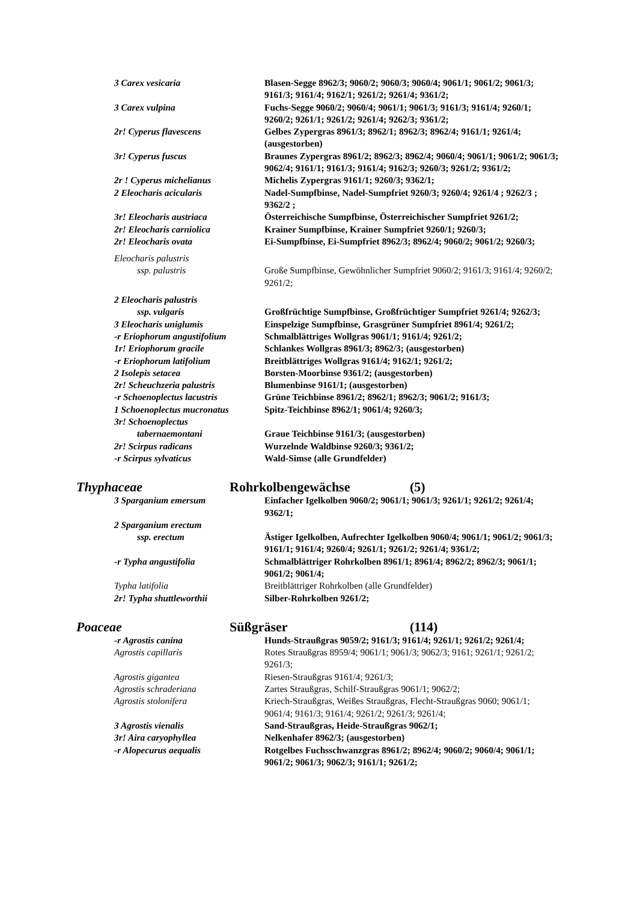3 Carex vesicaria Blasen-Segge 8962/3; 9060/2; 9060/3; 9060/4; 9061/1; 9061/2; 9061/3; 9161/3; 9161/4; 9162/1; 9261/2; 9261/4; 9361/2;
3 Carex vulpina Fuchs-Segge 9060/2; 9060/4; 9061/1; 9061/3; 9161/3; 9161/4; 9260/1; 9260/2; 9261/1; 9261/2; 9261/4; 9262/3; 9361/2;
2r! Cyperus flavescens Gelbes Zypergras 8961/3; 8962/1; 8962/3; 8962/4; 9161/1; 9261/4; (ausgestorben)
3r! Cyperus fuscus Braunes Zypergras 8961/2; 8962/3; 8962/4; 9060/4; 9061/1; 9061/2; 9061/3; 9062/4; 9161/1; 9161/3; 9161/4; 9162/3; 9260/3; 9261/2; 9361/2;
2r ! Cyperus michelianus Michelis Zypergras 9161/1; 9260/3; 9362/1;
2 Eleocharis acicularis Nadel-Sumpfbinse, Nadel-Sumpfriet 9260/3; 9260/4; 9261/4 ; 9262/3 ; 9362/2 ;
3r! Eleocharis austriaca Österreichische Sumpfbinse, Österreichischer Sumpfriet 9261/2;
2r! Eleocharis carniolica Krainer Sumpfbinse, Krainer Sumpfriet 9260/1; 9260/3;
2r! Eleocharis ovata Ei-Sumpfbinse, Ei-Sumpfriet 8962/3; 8962/4; 9060/2; 9061/2; 9260/3;
Eleocharis palustris
ssp. palustris Große Sumpfbinse, Gewöhnlicher Sumpfriet 9060/2; 9161/3; 9161/4; 9260/2; 9261/2;
2 Eleocharis palustris
ssp. vulgaris Großfrüchtige Sumpfbinse, Großfrüchtiger Sumpfriet 9261/4; 9262/3;
3 Eleocharis uniglumis Einspelzige Sumpfbinse, Grasgrüner Sumpfriet 8961/4; 9261/2;
-r Eriophorum angustifolium Schmalblättriges Wollgras 9061/1; 9161/4; 9261/2;
1r! Eriophorum gracile Schlankes Wollgras 8961/3; 8962/3; (ausgestorben)
-r Eriophorum latifolium Breitblättriges Wollgras 9161/4; 9162/1; 9261/2;
2 Isolepis setacea Borsten-Moorbinse 9361/2; (ausgestorben)
2r! Scheuchzeria palustris Blumenbinse 9161/1; (ausgestorben)
-r Schoenoplectus lacustris Grüne Teichbinse 8961/2; 8962/1; 8962/3; 9061/2; 9161/3;
1 Schoenoplectus mucronatus Spitz-Teichbinse 8962/1; 9061/4; 9260/3;
3r! Schoenoplectus
tabernaemontani Graue Teichbinse 9161/3; (ausgestorben)
2r! Scirpus radicans Wurzelnde Waldbinse 9260/3; 9361/2;
-r Scirpus sylvaticus Wald-Simse (alle Grundfelder)
Thyphaceae Rohrkolbengewächse (5)
3 Sparganium emersum Einfacher Igelkolben 9060/2; 9061/1; 9061/3; 9261/1; 9261/2; 9261/4; 9362/1;
2 Sparganium erectum
ssp. erectum Ästiger Igelkolben, Aufrechter Igelkolben 9060/4; 9061/1; 9061/2; 9061/3; 9161/1; 9161/4; 9260/4; 9261/1; 9261/2; 9261/4; 9361/2;
-r Typha angustifolia Schmalblättriger Rohrkolben 8961/1; 8961/4; 8962/2; 8962/3; 9061/1; 9061/2; 9061/4;
Typha latifolia Breitblättriger Rohrkolben (alle Grundfelder)
2r! Typha shuttleworthii Silber-Rohrkolben 9261/2;
Poaceae Süßgräser (114)
-r Agrostis canina Hunds-Straußgras 9059/2; 9161/3; 9161/4; 9261/1; 9261/2; 9261/4;
Agrostis capillaris Rotes Straußgras 8959/4; 9061/1; 9061/3; 9062/3; 9161; 9261/1; 9261/2; 9261/3;
Agrostis gigantea Riesen-Straußgras 9161/4; 9261/3;
Agrostis schraderiana Zartes Straußgras, Schilf-Straußgras 9061/1; 9062/2;
Agrostis stolonifera Kriech-Straußgras, Weißes Straußgras, Flecht-Straußgras 9060; 9061/1; 9061/4; 9161/3; 9161/4; 9261/2; 9261/3; 9261/4;
3 Agrostis vienalis Sand-Straußgras, Heide-Straußgras 9062/1;
3r! Aira caryophyllea Nelkenhafer 8962/3; (ausgestorben)
-r Alopecurus aequalis Rotgelbes Fuchsschwanzgras 8961/2; 8962/4; 9060/2; 9060/4; 9061/1; 9061/2; 9061/3; 9062/3; 9161/1; 9261/2;